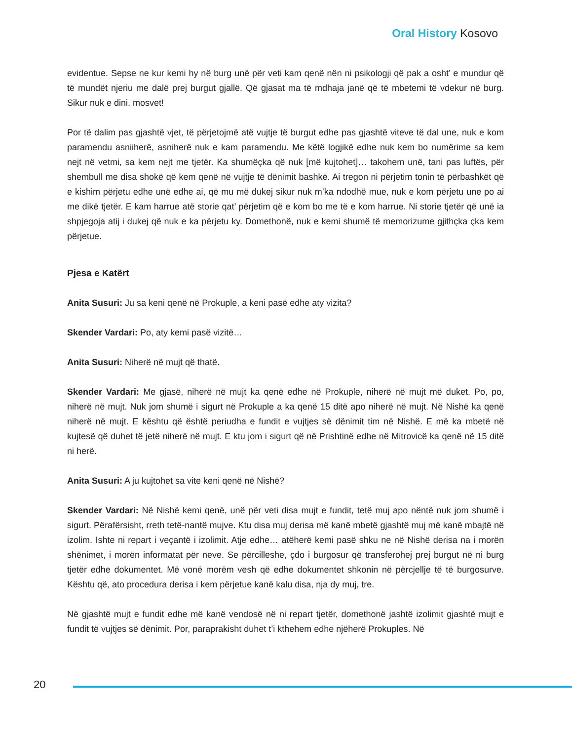Oral History Kosovo
evidentue. Sepse ne kur kemi hy në burg unë për veti kam qenë nën ni psikologji që pak a osht’ e mundur që të mundët njeriu me dalë prej burgut gjallë. Që gjasat ma të mdhaja janë që të mbetemi të vdekur në burg. Sikur nuk e dini, mosvet!
Por të dalim pas gjashtë vjet, të përjetojmë atë vujtje të burgut edhe pas gjashtë viteve të dal une, nuk e kom paramendu asniiherë, asniherë nuk e kam paramendu. Me këtë logjikë edhe nuk kem bo numërime sa kem nejt në vetmi, sa kem nejt me tjetër. Ka shumëçka që nuk [më kujtohet]… takohem unë, tani pas luftës, për shembull me disa shokë që kem qenë në vujtje të dënimit bashkë. Ai tregon ni përjetim tonin të përbashkët që e kishim përjetu edhe unë edhe ai, që mu më dukej sikur nuk m’ka ndodhë mue, nuk e kom përjetu une po ai me dikë tjetër. E kam harrue atë storie qat’ përjetim që e kom bo me të e kom harrue. Ni storie tjetër që unë ia shpjegoja atij i dukej që nuk e ka përjetu ky. Domethonë, nuk e kemi shumë të memorizume gjithçka çka kem përjetue.
Pjesa e Katërt
Anita Susuri: Ju sa keni qenë në Prokuple, a keni pasë edhe aty vizita?
Skender Vardari: Po, aty kemi pasë vizitë…
Anita Susuri: Niherë në mujt që thatë.
Skender Vardari: Me gjasë, niherë në mujt ka qenë edhe në Prokuple, niherë në mujt më duket. Po, po, niherë në mujt. Nuk jom shumë i sigurt në Prokuple a ka qenë 15 ditë apo niherë në mujt. Në Nishë ka qenë niherë në mujt. E kështu që është periudha e fundit e vujtjes së dënimit tim në Nishë. E më ka mbetë në kujtesë që duhet të jetë niherë në mujt. E ktu jom i sigurt që në Prishtinë edhe në Mitrovicë ka qenë në 15 ditë ni herë.
Anita Susuri: A ju kujtohet sa vite keni qenë në Nishë?
Skender Vardari: Në Nishë kemi qenë, unë për veti disa mujt e fundit, tetë muj apo nëntë nuk jom shumë i sigurt. Përafërsisht, rreth tetë-nantë mujve. Ktu disa muj derisa më kanë mbetë gjashtë muj më kanë mbajtë në izolim. Ishte ni repart i veçantë i izolimit. Atje edhe… atëherë kemi pasë shku ne në Nishë derisa na i morën shënimet, i morën informatat për neve. Se përcilleshe, çdo i burgosur që transferohej prej burgut në ni burg tjetër edhe dokumentet. Më vonë morëm vesh që edhe dokumentet shkonin në përcjellje të të burgosurve. Kështu që, ato procedura derisa i kem përjetue kanë kalu disa, nja dy muj, tre.
Në gjashtë mujt e fundit edhe më kanë vendosë në ni repart tjetër, domethonë jashtë izolimit gjashtë mujt e fundit të vujtjes së dënimit. Por, paraprakisht duhet t’i kthehem edhe njëherë Prokuples. Në
20